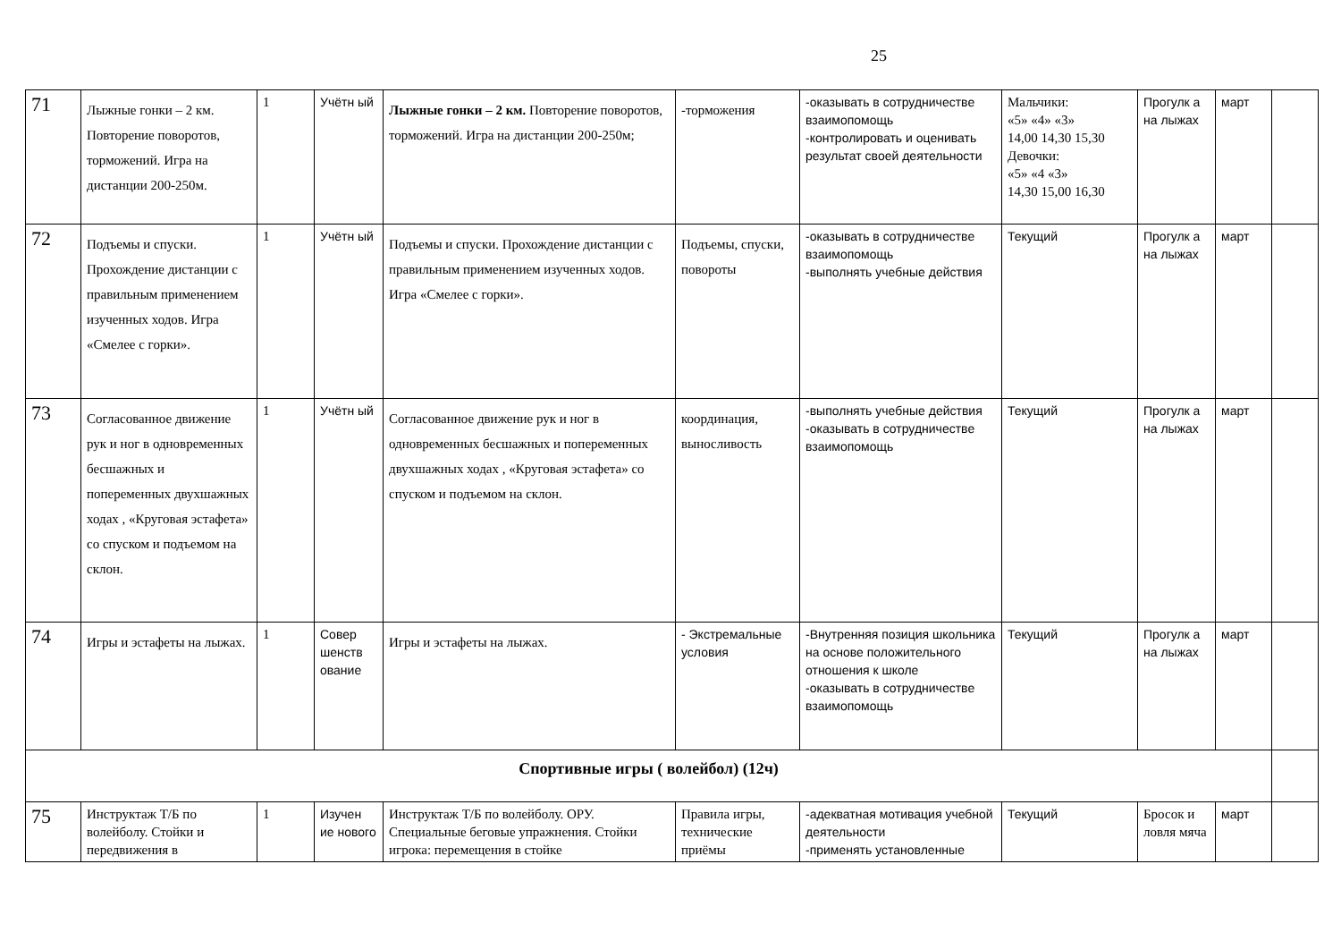25
| 71 | Лыжные гонки – 2 км. Повторение поворотов, торможений. Игра на дистанции 200-250м. | 1 | Учётн ый | Лыжные гонки – 2 км. Повторение поворотов, торможений. Игра на дистанции 200-250м; | -торможения | -оказывать в сотрудничестве взаимопомощь -контролировать и оценивать результат своей деятельности | Мальчики: «5» «4» «3» 14,00 14,30 15,30 Девочки: «5» «4 «3» 14,30 15,00 16,30 | Прогулк а на лыжах | март | |
| 72 | Подъемы и спуски. Прохождение дистанции с правильным применением изученных ходов. Игра «Смелее с горки». | 1 | Учётн ый | Подъемы и спуски. Прохождение дистанции с правильным применением изученных ходов. Игра «Смелее с горки». | Подъемы, спуски, повороты | -оказывать в сотрудничестве взаимопомощь -выполнять учебные действия | Текущий | Прогулк а на лыжах | март | |
| 73 | Согласованное движение рук и ног в одновременных бесшажных и попеременных двухшажных ходах , «Круговая эстафета» со спуском и подъемом на склон. | 1 | Учётн ый | Согласованное движение рук и ног в одновременных бесшажных и попеременных двухшажных ходах , «Круговая эстафета» со спуском и подъемом на склон. | координация, выносливость | -выполнять учебные действия -оказывать в сотрудничестве взаимопомощь | Текущий | Прогулк а на лыжах | март | |
| 74 | Игры и эстафеты на лыжах. | 1 | Совер шенств ование | Игры и эстафеты на лыжах. | - Экстремальные условия | -Внутренняя позиция школьника на основе положительного отношения к школе -оказывать в сотрудничестве взаимопомощь | Текущий | Прогулк а на лыжах | март | |
| Спортивные игры ( волейбол) (12ч) | | | | | | | | | | |
| 75 | Инструктаж Т/Б по волейболу. Стойки и передвижения в | 1 | Изучен ие нового | Инструктаж Т/Б по волейболу. ОРУ. Специальные беговые упражнения. Стойки игрока: перемещения в стойке | Правила игры, технические приёмы | -адекватная мотивация учебной деятельности -применять установленные | Текущий | Бросок и ловля мяча | март | |